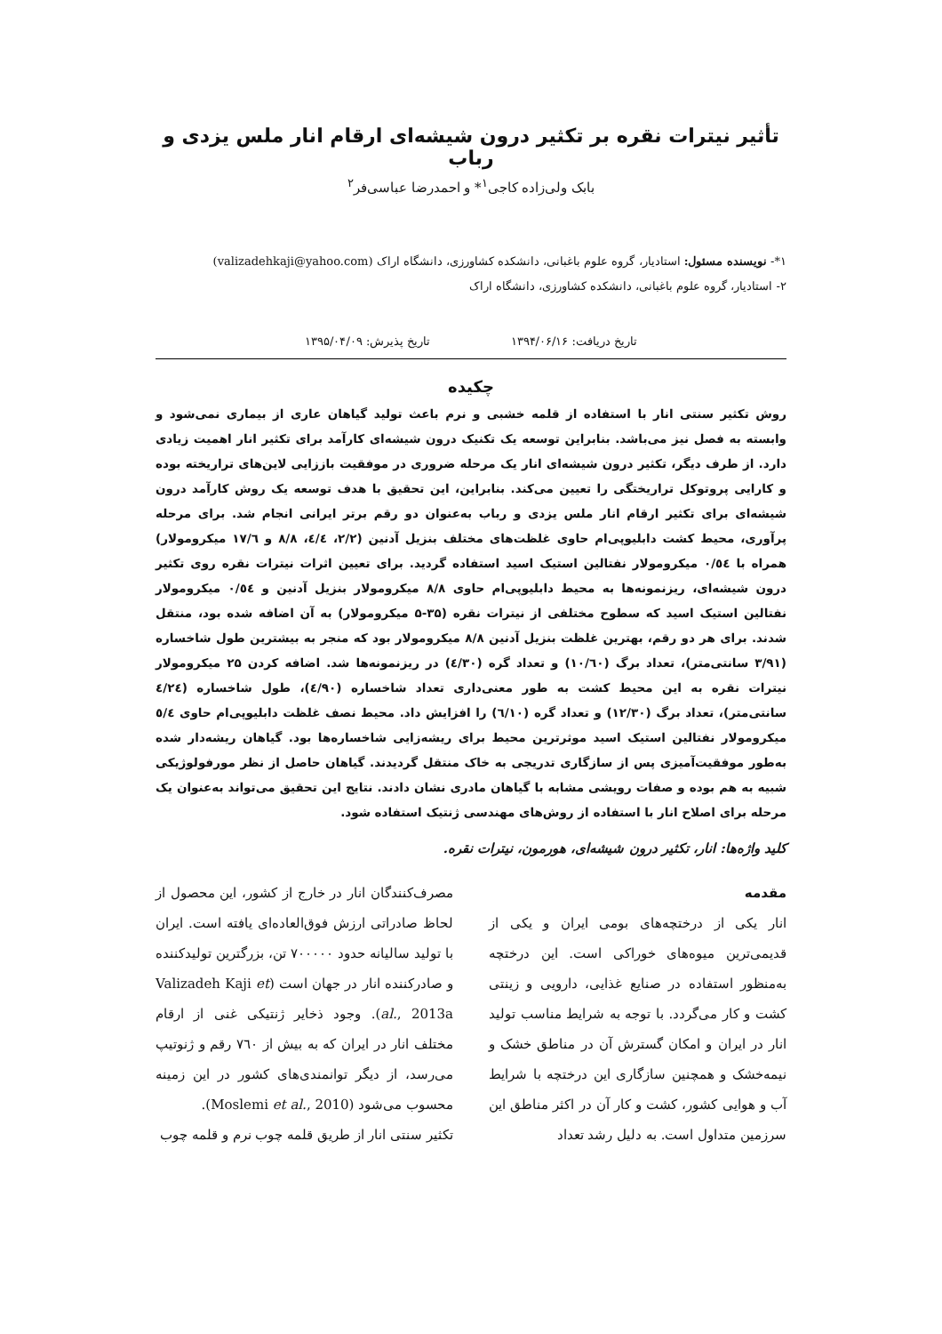تأثیر نیترات نقره بر تکثیر درون شیشه‌ای ارقام انار ملس یزدی و رباب
بابک ولی‌زاده کاجی<sup>۱</sup>* و احمدرضا عباسی‌فر<sup>۲</sup>
۱*- نویسنده مسئول: استادیار، گروه علوم باغبانی، دانشکده کشاورزی، دانشگاه اراک (valizadehkaji@yahoo.com)
۲- استادیار، گروه علوم باغبانی، دانشکده کشاورزی، دانشگاه اراک
تاریخ دریافت: ۱۳۹۴/۰۶/۱۶ تاریخ پذیرش: ۱۳۹۵/۰۴/۰۹
چکیده
روش تکثیر سنتی انار با استفاده از قلمه خشبی و نرم باعث تولید گیاهان عاری از بیماری نمی‌شود و وابسته به فصل نیز می‌باشد. بنابراین توسعه یک تکنیک درون شیشه‌ای کارآمد برای تکثیر انار اهمیت زیادی دارد. از طرف دیگر، تکثیر درون شیشه‌ای انار یک مرحله ضروری در موفقیت باززایی لاین‌های تراریخته بوده و کارایی پروتوکل تراریختگی را تعیین می‌کند. بنابراین، این تحقیق با هدف توسعه یک روش کارآمد درون شیشه‌ای برای تکثیر ارقام انار ملس یزدی و رباب به‌عنوان دو رقم برتر ایرانی انجام شد. برای مرحله پرآوری، محیط کشت دابلیوپی‌ام حاوی غلظت‌های مختلف بنزیل آدنین (۲/۲، ٤/٤، ۸/۸ و ۱۷/٦ میکرومولار) همراه با ۰/٥٤ میکرومولار نفتالین استیک اسید استفاده گردید. برای تعیین اثرات نیترات نقره روی تکثیر درون شیشه‌ای، ریزنمونه‌ها به محیط دابلیوپی‌ام حاوی ۸/۸ میکرومولار بنزیل آدنین و ۰/٥٤ میکرومولار نفتالین استیک اسید که سطوح مختلفی از نیترات نقره (۳۵-۵ میکرومولار) به آن اضافه شده بود، منتقل شدند. برای هر دو رقم، بهترین غلظت بنزیل آدنین ۸/۸ میکرومولار بود که منجر به بیشترین طول شاخساره (۳/۹۱ سانتی‌متر)، تعداد برگ (۱۰/٦۰) و تعداد گره (٤/۳۰) در ریزنمونه‌ها شد. اضافه کردن ۲۵ میکرومولار نیترات نقره به این محیط کشت به طور معنی‌داری تعداد شاخساره (٤/۹۰)، طول شاخساره (٤/۲٤ سانتی‌متر)، تعداد برگ (۱۲/۳۰) و تعداد گره (٦/۱۰) را افزایش داد. محیط نصف غلظت دابلیوپی‌ام حاوی ٥/٤ میکرومولار نفتالین استیک اسید موثرترین محیط برای ریشه‌زایی شاخساره‌ها بود. گیاهان ریشه‌دار شده به‌طور موفقیت‌آمیزی پس از سازگاری تدریجی به خاک منتقل گردیدند. گیاهان حاصل از نظر مورفولوژیکی شبیه به هم بوده و صفات رویشی مشابه با گیاهان مادری نشان دادند. نتایج این تحقیق می‌تواند به‌عنوان یک مرحله برای اصلاح انار با استفاده از روش‌های مهندسی ژنتیک استفاده شود.
کلید واژه‌ها: انار، تکثیر درون شیشه‌ای، هورمون، نیترات نقره.
مقدمه
انار یکی از درختچه‌های بومی ایران و یکی از قدیمی‌ترین میوه‌های خوراکی است. این درختچه به‌منظور استفاده در صنایع غذایی، دارویی و زینتی کشت و کار می‌گردد. با توجه به شرایط مناسب تولید انار در ایران و امکان گسترش آن در مناطق خشک و نیمه‌خشک و همچنین سازگاری این درختچه با شرایط آب و هوایی کشور، کشت و کار آن در اکثر مناطق این سرزمین متداول است. به دلیل رشد تعداد
مصرف‌کنندگان انار در خارج از کشور، این محصول از لحاظ صادراتی ارزش فوق‌العاده‌ای یافته است. ایران با تولید سالیانه حدود ۷۰۰۰۰۰ تن، بزرگترین تولیدکننده و صادرکننده انار در جهان است (Valizadeh Kaji et al., 2013a). وجود ذخایر ژنتیکی غنی از ارقام مختلف انار در ایران که به بیش از ۷٦۰ رقم و ژنوتیپ می‌رسد، از دیگر توانمندی‌های کشور در این زمینه محسوب می‌شود (Moslemi et al., 2010).
تکثیر سنتی انار از طریق قلمه چوب نرم و قلمه چوب